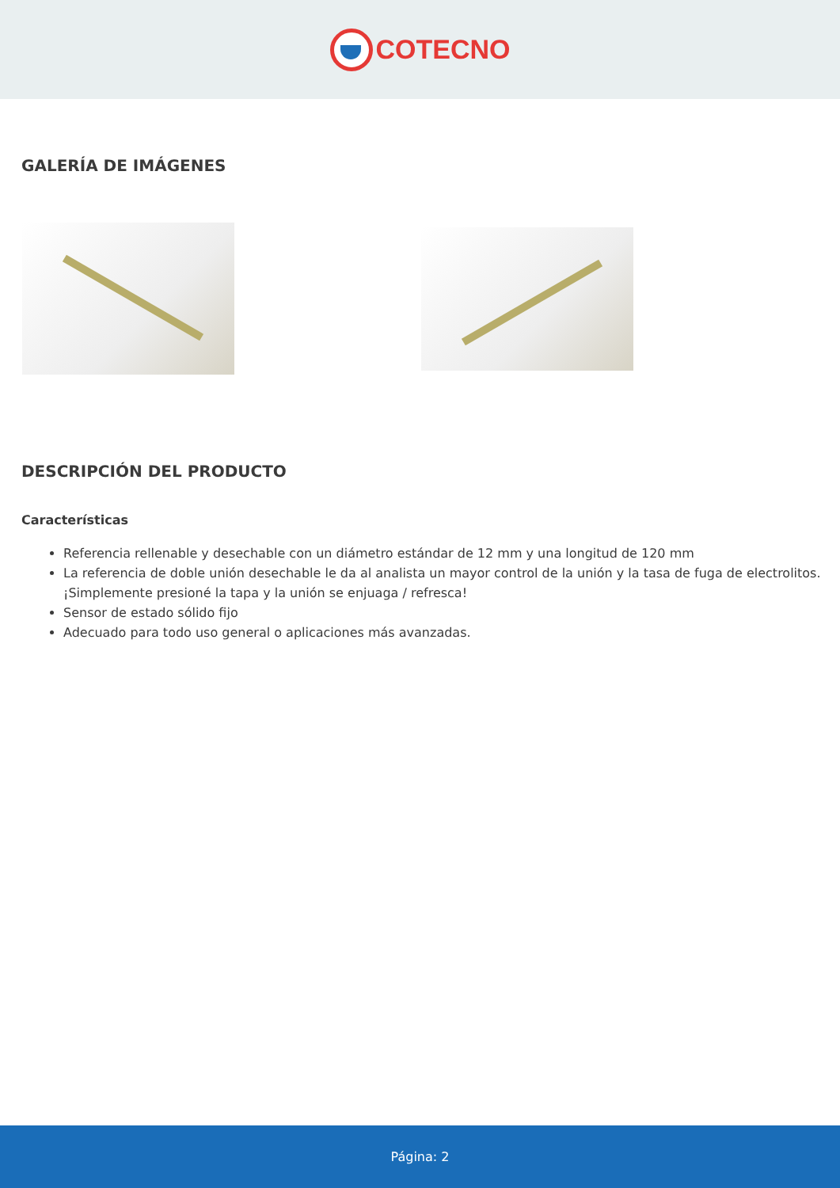COTECNO
GALERÍA DE IMÁGENES
DESCRIPCIÓN DEL PRODUCTO
Características
Referencia rellenable y desechable con un diámetro estándar de 12 mm y una longitud de 120 mm
La referencia de doble unión desechable le da al analista un mayor control de la unión y la tasa de fuga de electrolitos. ¡Simplemente presioné la tapa y la unión se enjuaga / refresca!
Sensor de estado sólido fijo
Adecuado para todo uso general o aplicaciones más avanzadas.
Página: 2